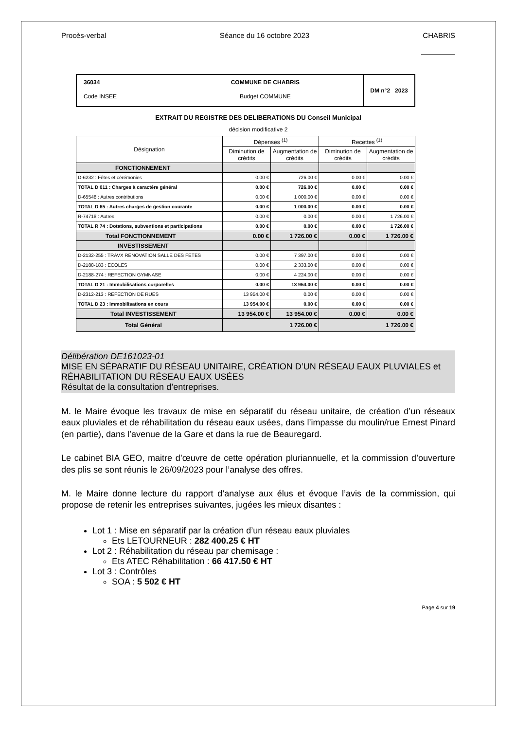Procès-verbal Séance du 16 octobre 2023 CHABRIS
36034 COMMUNE DE CHABRIS Code INSEE Budget COMMUNE
DM n°2 2023
EXTRAIT DU REGISTRE DES DELIBERATIONS DU Conseil Municipal
décision modificative 2
| Désignation | Dépenses <sup>(1)</sup> | | Recettes <sup>(1)</sup> | |
| --- | --- | --- | --- | --- |
| | Diminution de crédits | Augmentation de crédits | Diminution de crédits | Augmentation de crédits |
| FONCTIONNEMENT | | | | |
| D-6232 : Fêtes et cérémonies | 0.00 € | 726.00 € | 0.00 € | 0.00 € |
| TOTAL D 011 : Charges à caractère général | 0.00 € | 726.00 € | 0.00 € | 0.00 € |
| D-65548 : Autres contributions | 0.00 € | 1 000.00 € | 0.00 € | 0.00 € |
| TOTAL D 65 : Autres charges de gestion courante | 0.00 € | 1 000.00 € | 0.00 € | 0.00 € |
| R-74718 : Autres | 0.00 € | 0.00 € | 0.00 € | 1 726.00 € |
| TOTAL R 74 : Dotations, subventions et participations | 0.00 € | 0.00 € | 0.00 € | 1 726.00 € |
| Total FONCTIONNEMENT | 0.00 € | 1 726.00 € | 0.00 € | 1 726.00 € |
| INVESTISSEMENT | | | | |
| D-2132-255 : TRAVX RENOVATION SALLE DES FETES | 0.00 € | 7 397.00 € | 0.00 € | 0.00 € |
| D-2188-183 : ECOLES | 0.00 € | 2 333.00 € | 0.00 € | 0.00 € |
| D-2188-274 : REFECTION GYMNASE | 0.00 € | 4 224.00 € | 0.00 € | 0.00 € |
| TOTAL D 21 : Immobilisations corporelles | 0.00 € | 13 954.00 € | 0.00 € | 0.00 € |
| D-2312-213 : REFECTION DE RUES | 13 954.00 € | 0.00 € | 0.00 € | 0.00 € |
| TOTAL D 23 : Immobilisations en cours | 13 954.00 € | 0.00 € | 0.00 € | 0.00 € |
| Total INVESTISSEMENT | 13 954.00 € | 13 954.00 € | 0.00 € | 0.00 € |
| Total Général | 1 726.00 € | | 1 726.00 € | |
Délibération DE161023-01
MISE EN SÉPARATIF DU RÉSEAU UNITAIRE, CRÉATION D’UN RÉSEAU EAUX PLUVIALES et RÉHABILITATION DU RÉSEAU EAUX USÉES
Résultat de la consultation d’entreprises.
M. le Maire évoque les travaux de mise en séparatif du réseau unitaire, de création d’un réseaux eaux pluviales et de réhabilitation du réseau eaux usées, dans l’impasse du moulin/rue Ernest Pinard (en partie), dans l’avenue de la Gare et dans la rue de Beauregard.
Le cabinet BIA GEO, maitre d’œuvre de cette opération pluriannuelle, et la commission d’ouverture des plis se sont réunis le 26/09/2023 pour l’analyse des offres.
M. le Maire donne lecture du rapport d’analyse aux élus et évoque l’avis de la commission, qui propose de retenir les entreprises suivantes, jugées les mieux disantes :
Lot 1 : Mise en séparatif par la création d’un réseau eaux pluviales
Ets LETOURNEUR : 282 400.25 € HT
Lot 2 : Réhabilitation du réseau par chemisage :
Ets ATEC Réhabilitation : 66 417.50 € HT
Lot 3 : Contrôles
SOA : 5 502 € HT
Page 4 sur 19